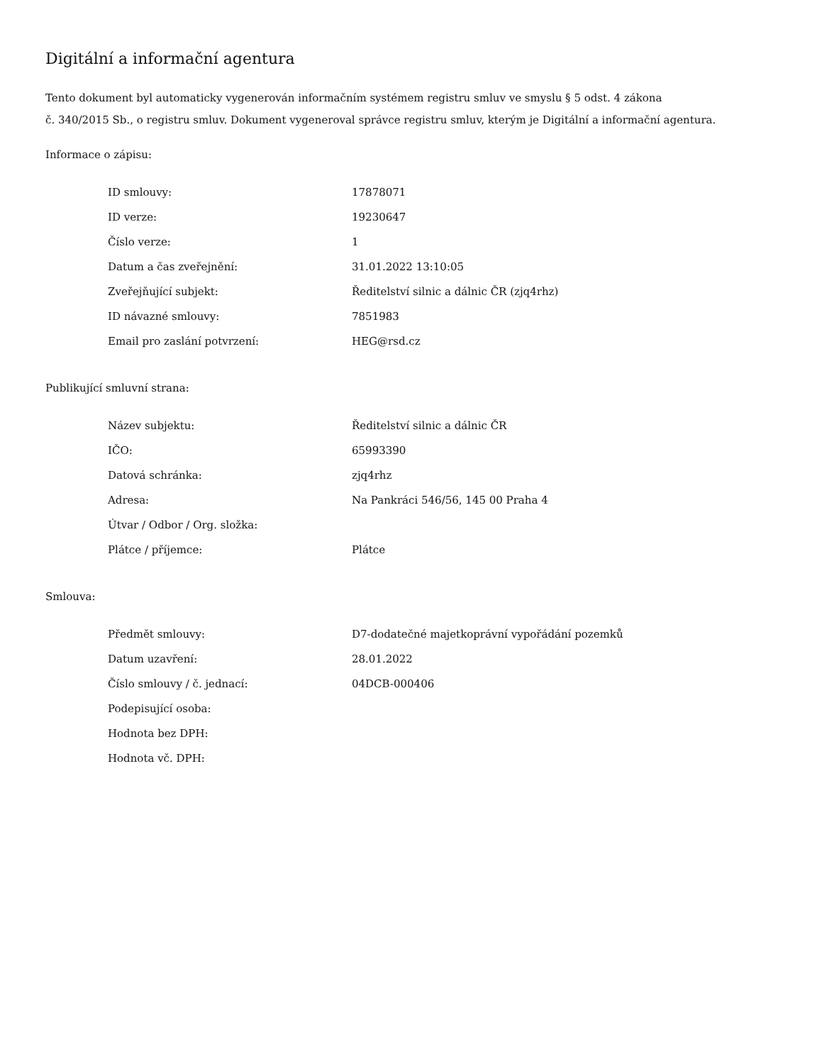Digitální a informační agentura
Tento dokument byl automaticky vygenerován informačním systémem registru smluv ve smyslu § 5 odst. 4 zákona
č. 340/2015 Sb., o registru smluv. Dokument vygeneroval správce registru smluv, kterým je Digitální a informační agentura.
Informace o zápisu:
| ID smlouvy: | 17878071 |
| ID verze: | 19230647 |
| Číslo verze: | 1 |
| Datum a čas zveřejnění: | 31.01.2022 13:10:05 |
| Zveřejňující subjekt: | Ředitelství silnic a dálnic ČR (zjq4rhz) |
| ID návazné smlouvy: | 7851983 |
| Email pro zaslání potvrzení: | HEG@rsd.cz |
Publikující smluvní strana:
| Název subjektu: | Ředitelství silnic a dálnic ČR |
| IČO: | 65993390 |
| Datová schránka: | zjq4rhz |
| Adresa: | Na Pankráci 546/56, 145 00 Praha 4 |
| Útvar / Odbor / Org. složka: | |
| Plátce / příjemce: | Plátce |
Smlouva:
| Předmět smlouvy: | D7-dodatečné majetkoprávní vypořádání pozemků |
| Datum uzavření: | 28.01.2022 |
| Číslo smlouvy / č. jednací: | 04DCB-000406 |
| Podepisující osoba: | |
| Hodnota bez DPH: | |
| Hodnota vč. DPH: | |